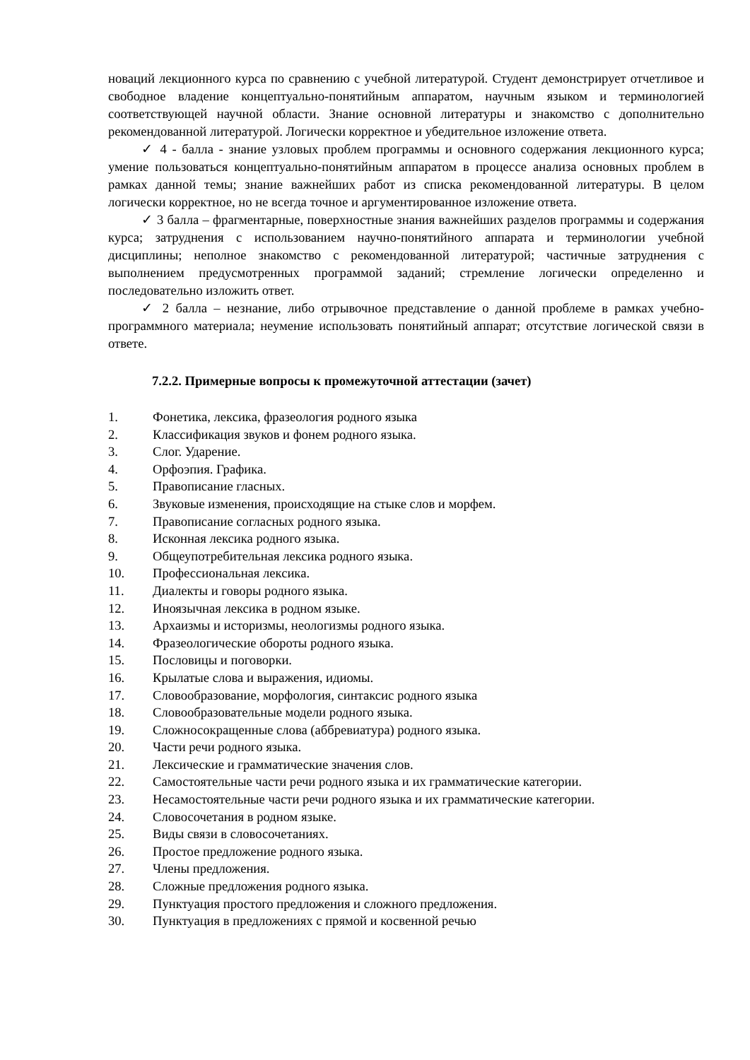новаций лекционного курса по сравнению с учебной литературой. Студент демонстрирует отчетливое и свободное владение концептуально-понятийным аппаратом, научным языком и терминологией соответствующей научной области. Знание основной литературы и знакомство с дополнительно рекомендованной литературой. Логически корректное и убедительное изложение ответа.
✓ 4 - балла - знание узловых проблем программы и основного содержания лекционного курса; умение пользоваться концептуально-понятийным аппаратом в процессе анализа основных проблем в рамках данной темы; знание важнейших работ из списка рекомендованной литературы. В целом логически корректное, но не всегда точное и аргументированное изложение ответа.
✓ 3 балла – фрагментарные, поверхностные знания важнейших разделов программы и содержания курса; затруднения с использованием научно-понятийного аппарата и терминологии учебной дисциплины; неполное знакомство с рекомендованной литературой; частичные затруднения с выполнением предусмотренных программой заданий; стремление логически определенно и последовательно изложить ответ.
✓ 2 балла – незнание, либо отрывочное представление о данной проблеме в рамках учебно-программного материала; неумение использовать понятийный аппарат; отсутствие логической связи в ответе.
7.2.2. Примерные вопросы к промежуточной аттестации (зачет)
1. Фонетика, лексика, фразеология родного языка
2. Классификация звуков и фонем родного языка.
3. Слог. Ударение.
4. Орфоэпия. Графика.
5. Правописание гласных.
6. Звуковые изменения, происходящие на стыке слов и морфем.
7. Правописание согласных родного языка.
8. Исконная лексика родного языка.
9. Общеупотребительная лексика родного языка.
10. Профессиональная лексика.
11. Диалекты и говоры родного языка.
12. Иноязычная лексика в родном языке.
13. Архаизмы и историзмы, неологизмы родного языка.
14. Фразеологические обороты родного языка.
15. Пословицы и поговорки.
16. Крылатые слова и выражения, идиомы.
17. Словообразование, морфология, синтаксис родного языка
18. Словообразовательные модели родного языка.
19. Сложносокращенные слова (аббревиатура) родного языка.
20. Части речи родного языка.
21. Лексические и грамматические значения слов.
22. Самостоятельные части речи родного языка и их грамматические категории.
23. Несамостоятельные части речи родного языка и их грамматические категории.
24. Словосочетания в родном языке.
25. Виды связи в словосочетаниях.
26. Простое предложение родного языка.
27. Члены предложения.
28. Сложные предложения родного языка.
29. Пунктуация простого предложения и сложного предложения.
30. Пунктуация в предложениях с прямой и косвенной речью